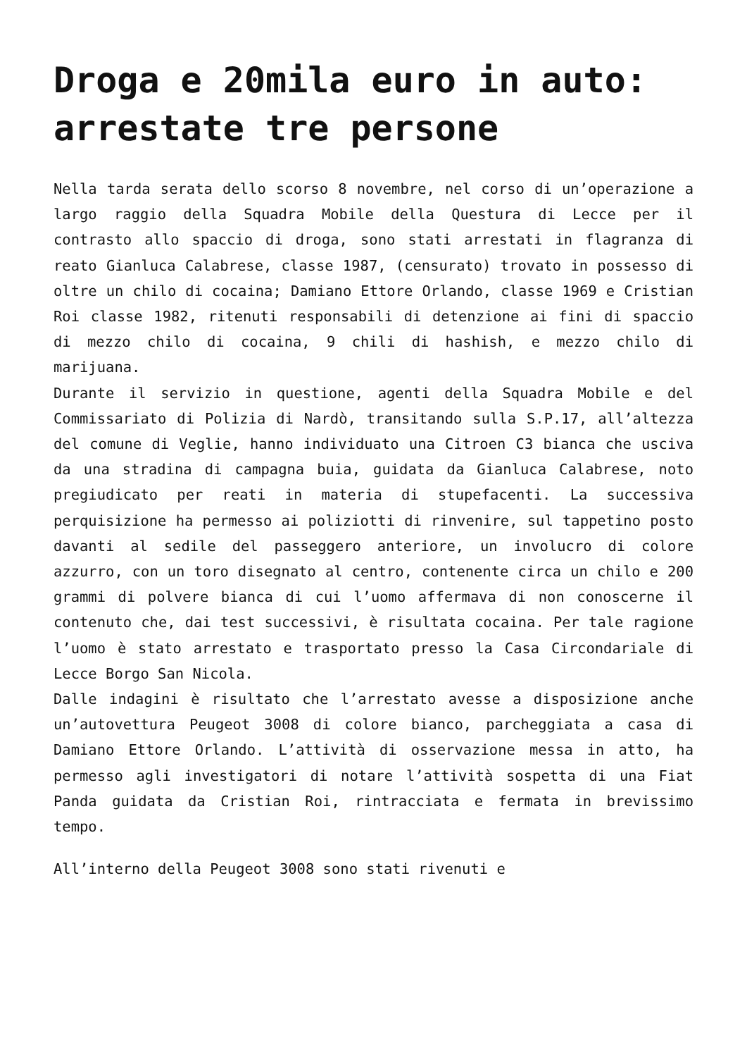Droga e 20mila euro in auto: arrestate tre persone
Nella tarda serata dello scorso 8 novembre, nel corso di un’operazione a largo raggio della Squadra Mobile della Questura di Lecce per il contrasto allo spaccio di droga, sono stati arrestati in flagranza di reato Gianluca Calabrese, classe 1987, (censurato) trovato in possesso di oltre un chilo di cocaina; Damiano Ettore Orlando, classe 1969 e Cristian Roi classe 1982, ritenuti responsabili di detenzione ai fini di spaccio di mezzo chilo di cocaina, 9 chili di hashish, e mezzo chilo di marijuana.
Durante il servizio in questione, agenti della Squadra Mobile e del Commissariato di Polizia di Nardò, transitando sulla S.P.17, all’altezza del comune di Veglie, hanno individuato una Citroen C3 bianca che usciva da una stradina di campagna buia, guidata da Gianluca Calabrese, noto pregiudicato per reati in materia di stupefacenti. La successiva perquisizione ha permesso ai poliziotti di rinvenire, sul tappetino posto davanti al sedile del passeggero anteriore, un involucro di colore azzurro, con un toro disegnato al centro, contenente circa un chilo e 200 grammi di polvere bianca di cui l’uomo affermava di non conoscerne il contenuto che, dai test successivi, è risultata cocaina. Per tale ragione l’uomo è stato arrestato e trasportato presso la Casa Circondariale di Lecce Borgo San Nicola.
Dalle indagini è risultato che l’arrestato avesse a disposizione anche un’autovettura Peugeot 3008 di colore bianco, parcheggiata a casa di Damiano Ettore Orlando. L’attività di osservazione messa in atto, ha permesso agli investigatori di notare l’attività sospetta di una Fiat Panda guidata da Cristian Roi, rintracciata e fermata in brevissimo tempo.
All’interno della Peugeot 3008 sono stati rivenuti e